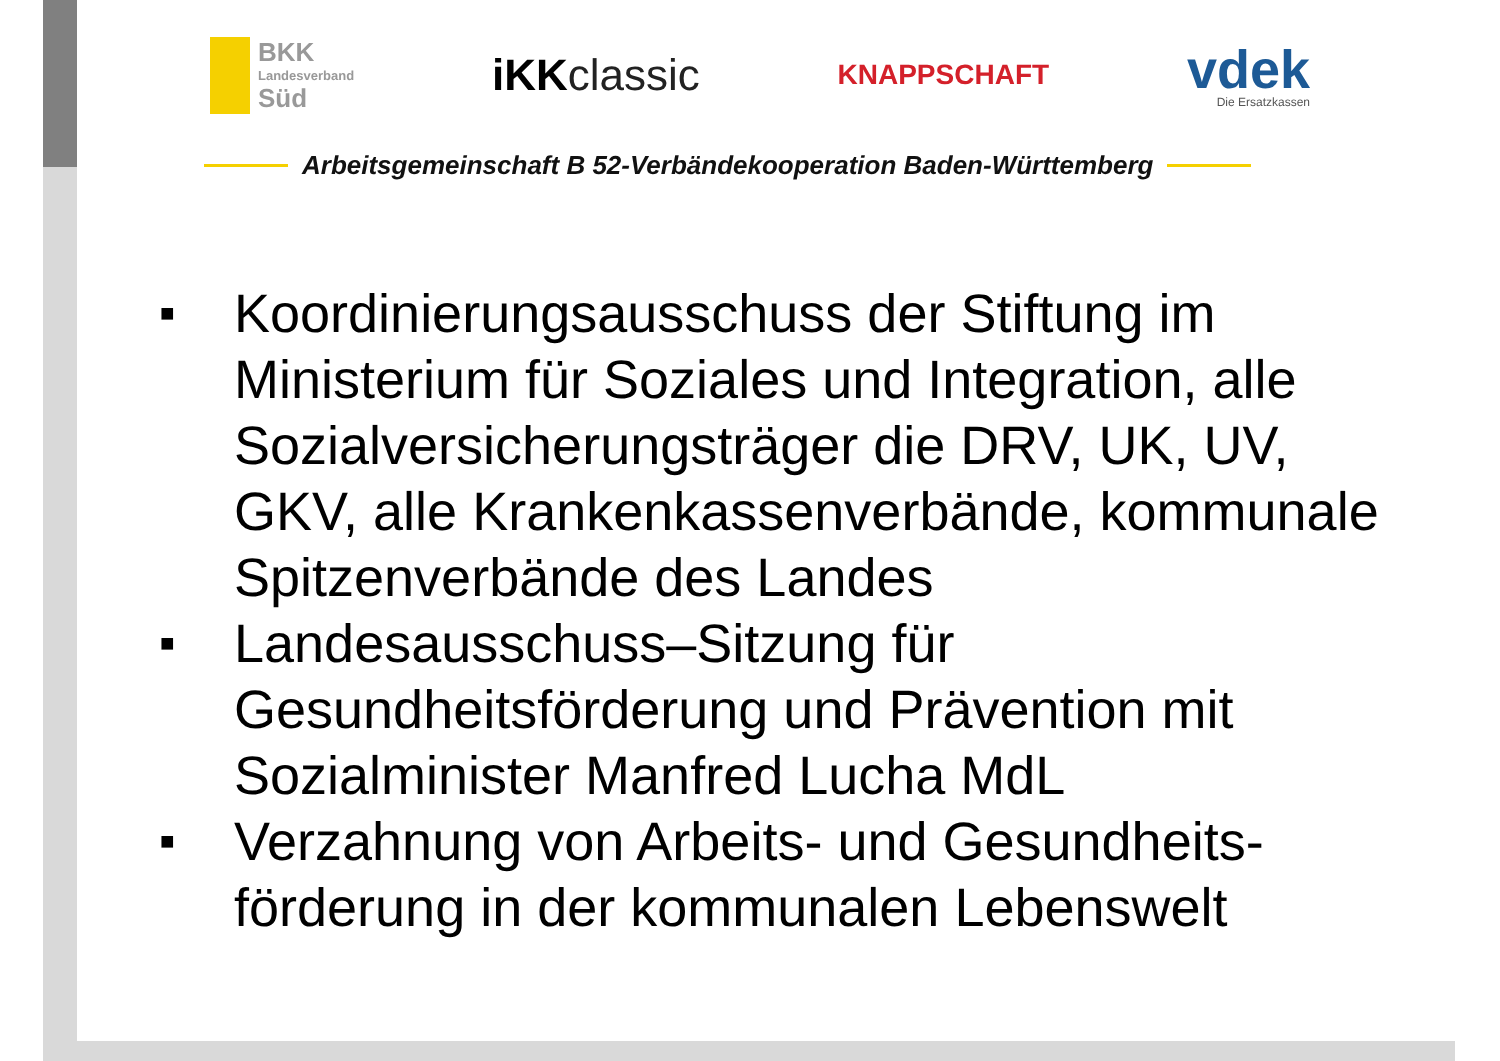BKK
Landesverband
Süd
iKKclassic
KNAPPSCHAFT
vdek
Die Ersatzkassen
Arbeitsgemeinschaft B 52-Verbändekooperation Baden-Württemberg
■ Koordinierungsausschuss der Stiftung im Ministerium für Soziales und Integration, alle Sozialversicherungsträger die DRV, UK, UV, GKV, alle Krankenkassenverbände, kommunale Spitzenverbände des Landes
■ Landesausschuss–Sitzung für Gesundheitsförderung und Prävention mit Sozialminister Manfred Lucha MdL
■ Verzahnung von Arbeits- und Gesundheits-förderung in der kommunalen Lebenswelt